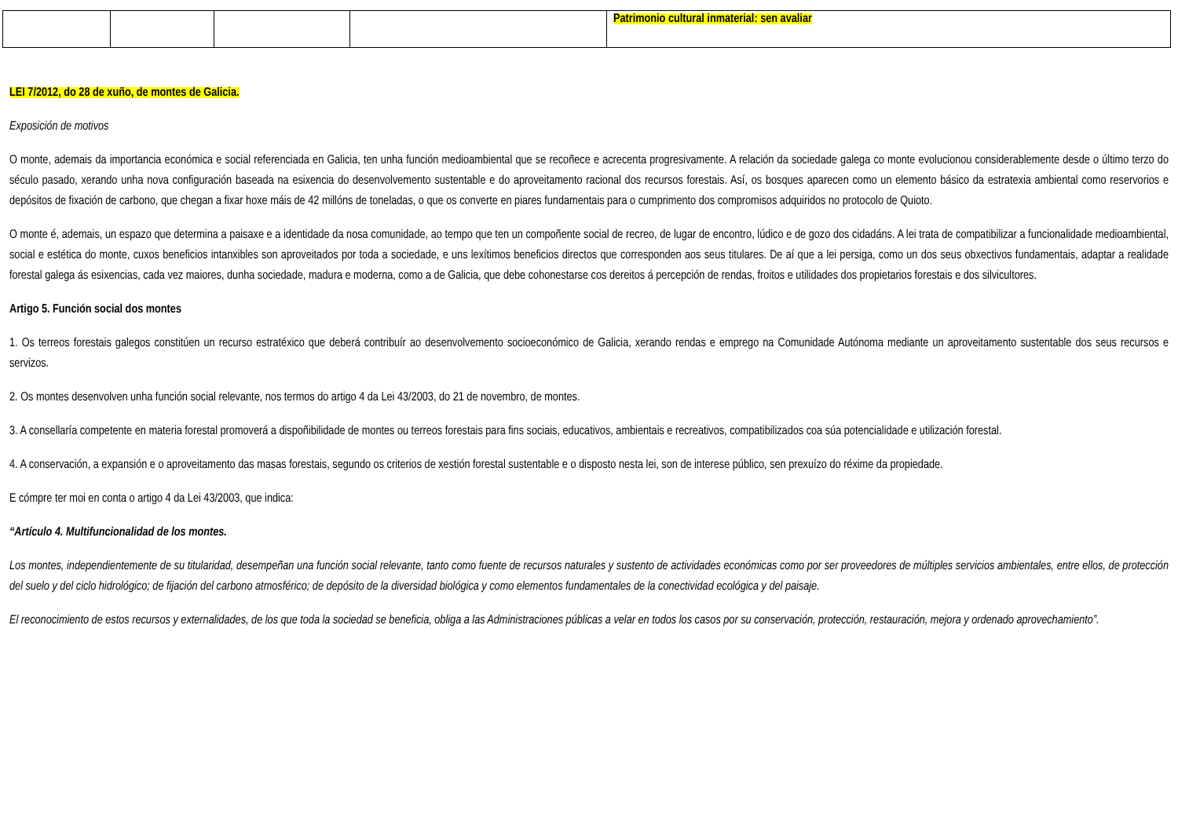| | | | | Patrimonio cultural inmaterial: sen avaliar |
LEI 7/2012, do 28 de xuño, de montes de Galicia.
Exposición de motivos
O monte, ademais da importancia económica e social referenciada en Galicia, ten unha función medioambiental que se recoñece e acrecenta progresivamente. A relación da sociedade galega co monte evolucionou considerablemente desde o último terzo do século pasado, xerando unha nova configuración baseada na esixencia do desenvolvemento sustentable e do aproveitamento racional dos recursos forestais. Así, os bosques aparecen como un elemento básico da estratexia ambiental como reservorios e depósitos de fixación de carbono, que chegan a fixar hoxe máis de 42 millóns de toneladas, o que os converte en piares fundamentais para o cumprimento dos compromisos adquiridos no protocolo de Quioto.
O monte é, ademais, un espazo que determina a paisaxe e a identidade da nosa comunidade, ao tempo que ten un compoñente social de recreo, de lugar de encontro, lúdico e de gozo dos cidadáns. A lei trata de compatibilizar a funcionalidade medioambiental, social e estética do monte, cuxos beneficios intanxibles son aproveitados por toda a sociedade, e uns lexítimos beneficios directos que corresponden aos seus titulares. De aí que a lei persiga, como un dos seus obxectivos fundamentais, adaptar a realidade forestal galega ás esixencias, cada vez maiores, dunha sociedade, madura e moderna, como a de Galicia, que debe cohonestarse cos dereitos á percepción de rendas, froitos e utilidades dos propietarios forestais e dos silvicultores.
Artigo 5. Función social dos montes
1. Os terreos forestais galegos constitúen un recurso estratéxico que deberá contribuír ao desenvolvemento socioeconómico de Galicia, xerando rendas e emprego na Comunidade Autónoma mediante un aproveitamento sustentable dos seus recursos e servizos.
2. Os montes desenvolven unha función social relevante, nos termos do artigo 4 da Lei 43/2003, do 21 de novembro, de montes.
3. A consellaría competente en materia forestal promoverá a dispoñibilidade de montes ou terreos forestais para fins sociais, educativos, ambientais e recreativos, compatibilizados coa súa potencialidade e utilización forestal.
4. A conservación, a expansión e o aproveitamento das masas forestais, segundo os criterios de xestión forestal sustentable e o disposto nesta lei, son de interese público, sen prexuízo do réxime da propiedade.
E cómpre ter moi en conta o artigo 4 da Lei 43/2003, que indica:
“Artículo 4. Multifuncionalidad de los montes.
Los montes, independientemente de su titularidad, desempeñan una función social relevante, tanto como fuente de recursos naturales y sustento de actividades económicas como por ser proveedores de múltiples servicios ambientales, entre ellos, de protección del suelo y del ciclo hidrológico; de fijación del carbono atmosférico; de depósito de la diversidad biológica y como elementos fundamentales de la conectividad ecológica y del paisaje.
El reconocimiento de estos recursos y externalidades, de los que toda la sociedad se beneficia, obliga a las Administraciones públicas a velar en todos los casos por su conservación, protección, restauración, mejora y ordenado aprovechamiento”.